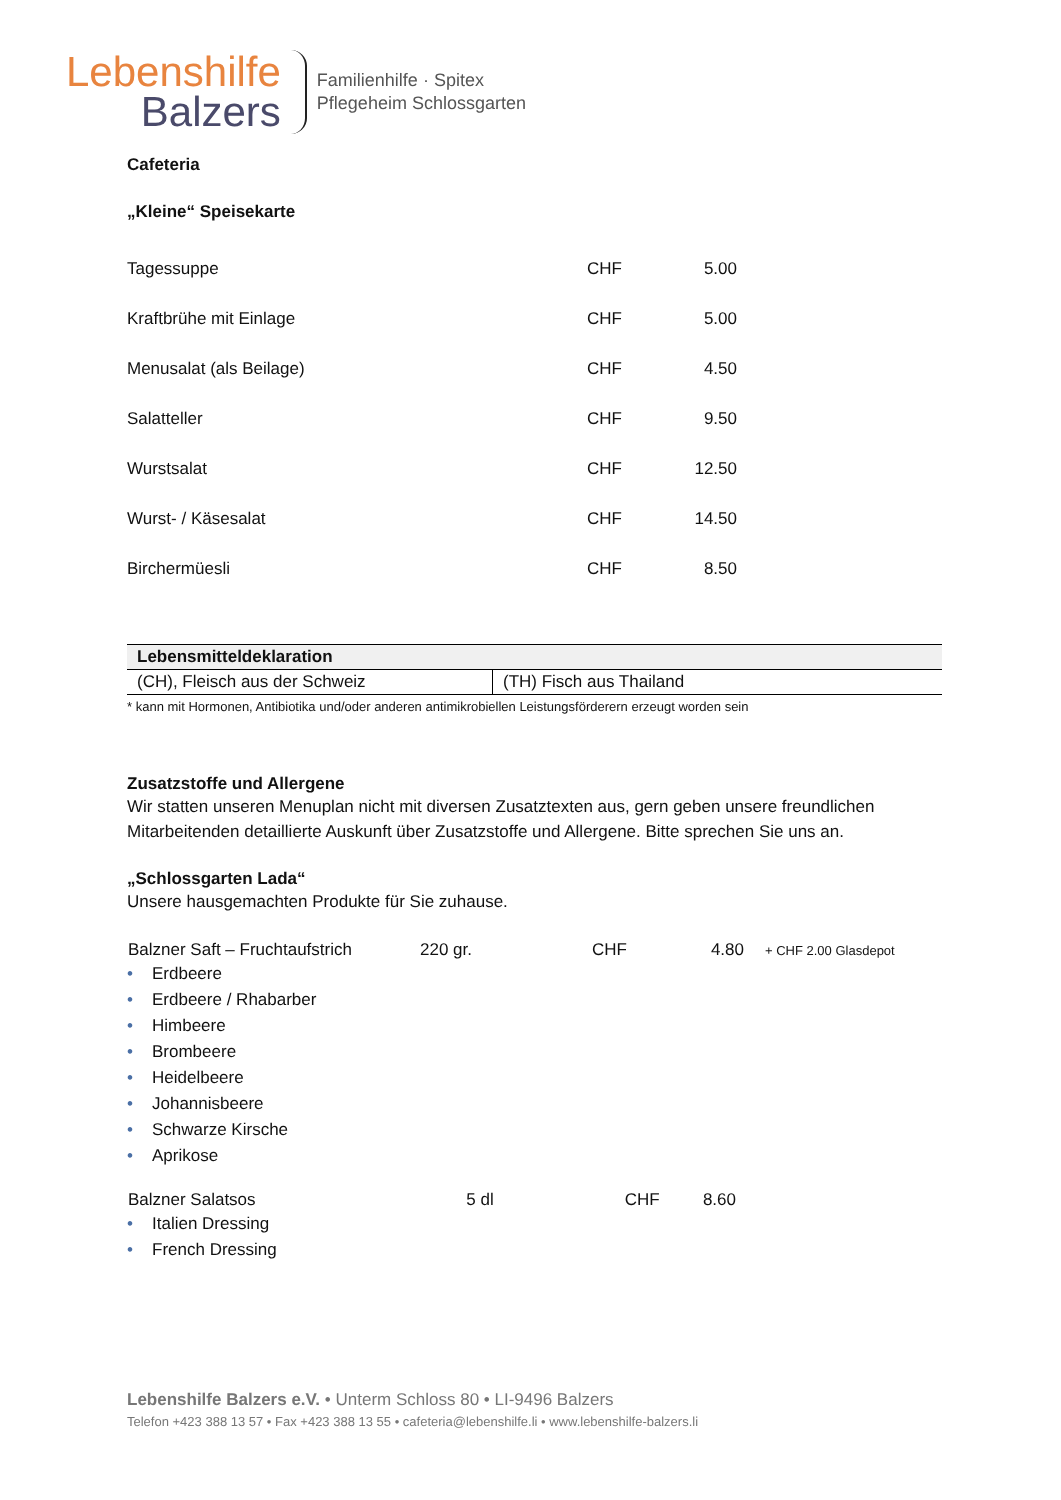Lebenshilfe
Balzers
Familienhilfe · Spitex
Pflegeheim Schlossgarten
Cafeteria
„Kleine“ Speisekarte
| Tagessuppe | CHF | 5.00 |
| Kraftbrühe mit Einlage | CHF | 5.00 |
| Menusalat (als Beilage) | CHF | 4.50 |
| Salatteller | CHF | 9.50 |
| Wurstsalat | CHF | 12.50 |
| Wurst- / Käsesalat | CHF | 14.50 |
| Birchermüesli | CHF | 8.50 |
| Lebensmitteldeklaration | |
| --- | --- |
| (CH), Fleisch aus der Schweiz | (TH) Fisch aus Thailand |
* kann mit Hormonen, Antibiotika und/oder anderen antimikrobiellen Leistungsförderern erzeugt worden sein
Zusatzstoffe und Allergene
Wir statten unseren Menuplan nicht mit diversen Zusatztexten aus, gern geben unsere freundlichen Mitarbeitenden detaillierte Auskunft über Zusatzstoffe und Allergene. Bitte sprechen Sie uns an.
„Schlossgarten Lada“
Unsere hausgemachten Produkte für Sie zuhause.
| Balzner Saft – Fruchtaufstrich | 220 gr. | CHF | 4.80 | + CHF 2.00 Glasdepot |
• Erdbeere
• Erdbeere / Rhabarber
• Himbeere
• Brombeere
• Heidelbeere
• Johannisbeere
• Schwarze Kirsche
• Aprikose
| Balzner Salatsos | 5 dl | CHF | 8.60 |
• Italien Dressing
• French Dressing
Lebenshilfe Balzers e.V. • Unterm Schloss 80 • LI-9496 Balzers
Telefon +423 388 13 57 • Fax +423 388 13 55 • cafeteria@lebenshilfe.li • www.lebenshilfe-balzers.li